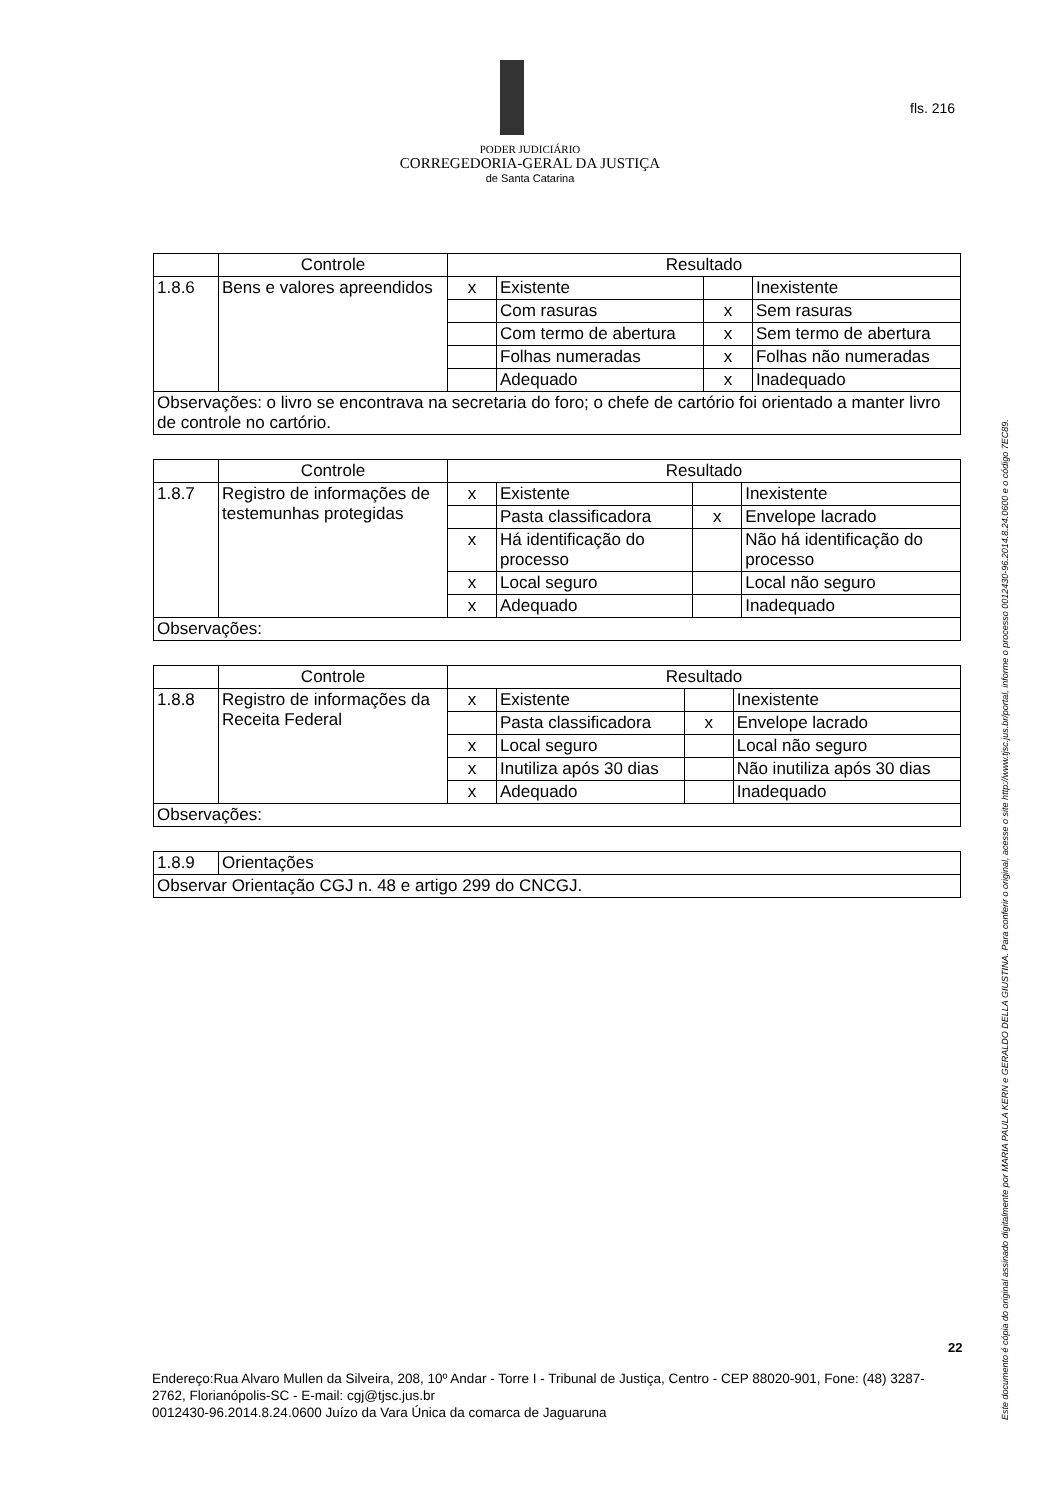PODER JUDICIÁRIO
CORREGEDORIA-GERAL DA JUSTIÇA
de Santa Catarina
fls. 216
| | Controle | Resultado | | | |
| --- | --- | --- | --- | --- | --- |
| 1.8.6 | Bens e valores apreendidos | x | Existente | | Inexistente |
| | | | Com rasuras | x | Sem rasuras |
| | | | Com termo de abertura | x | Sem termo de abertura |
| | | | Folhas numeradas | x | Folhas não numeradas |
| | | | Adequado | x | Inadequado |
| Observações: o livro se encontrava na secretaria do foro; o chefe de cartório foi orientado a manter livro de controle no cartório. | | | | | |
| | Controle | Resultado | | | |
| --- | --- | --- | --- | --- | --- |
| 1.8.7 | Registro de informações de testemunhas protegidas | x | Existente | | Inexistente |
| | | | Pasta classificadora | x | Envelope lacrado |
| | | x | Há identificação do processo | | Não há identificação do processo |
| | | x | Local seguro | | Local não seguro |
| | | x | Adequado | | Inadequado |
| Observações: | | | | | |
| | Controle | Resultado | | | |
| --- | --- | --- | --- | --- | --- |
| 1.8.8 | Registro de informações da Receita Federal | x | Existente | | Inexistente |
| | | | Pasta classificadora | x | Envelope lacrado |
| | | x | Local seguro | | Local não seguro |
| | | x | Inutiliza após 30 dias | | Não inutiliza após 30 dias |
| | | x | Adequado | | Inadequado |
| Observações: | | | | | |
| 1.8.9 | Orientações |
| Observar Orientação CGJ n. 48 e artigo 299 do CNCGJ. | |
Este documento é cópia do original assinado digitalmente por MARIA PAULA KERN e GERALDO DELLA GIUSTINA. Para conferir o original, acesse o site http://www.tjsc.jus.br/portal, informe o processo 0012430-96.2014.8.24.0600 e o código 7EC89.
22
Endereço:Rua Alvaro Mullen da Silveira, 208, 10º Andar - Torre I - Tribunal de Justiça, Centro - CEP 88020-901, Fone: (48) 3287-2762, Florianópolis-SC - E-mail: cgj@tjsc.jus.br
0012430-96.2014.8.24.0600 Juízo da Vara Única da comarca de Jaguaruna